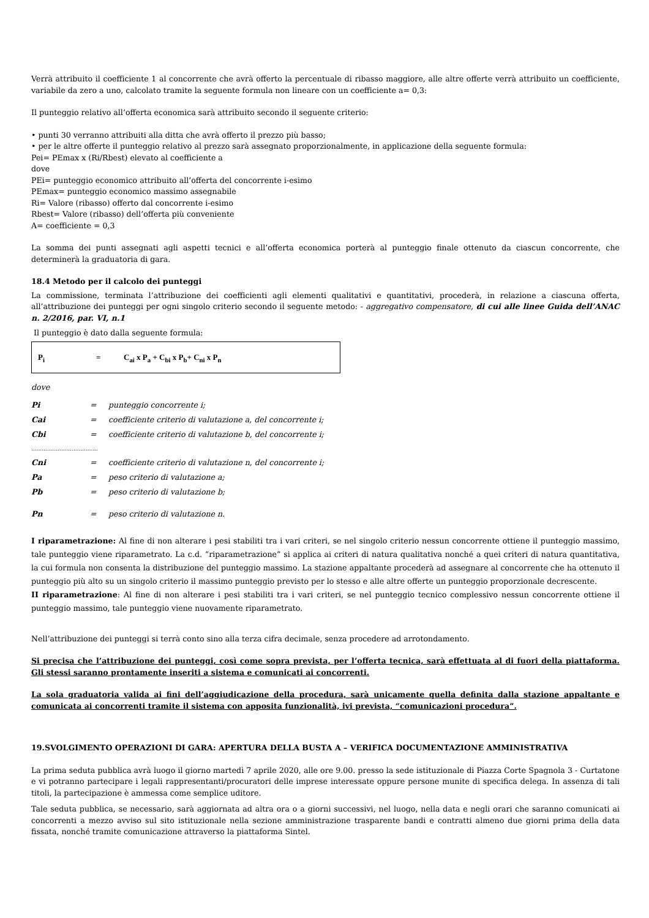Verrà attribuito il coefficiente 1 al concorrente che avrà offerto la percentuale di ribasso maggiore, alle altre offerte verrà attribuito un coefficiente, variabile da zero a uno, calcolato tramite la seguente formula non lineare con un coefficiente a= 0,3:
Il punteggio relativo all’offerta economica sarà attribuito secondo il seguente criterio:
• punti 30 verranno attribuiti alla ditta che avrà offerto il prezzo più basso;
• per le altre offerte il punteggio relativo al prezzo sarà assegnato proporzionalmente, in applicazione della seguente formula:
Pei= PEmax x (Ri/Rbest) elevato al coefficiente a
dove
PEi= punteggio economico attribuito all’offerta del concorrente i-esimo
PEmax= punteggio economico massimo assegnabile
Ri= Valore (ribasso) offerto dal concorrente i-esimo
Rbest= Valore (ribasso) dell’offerta più conveniente
A= coefficiente = 0,3
La somma dei punti assegnati agli aspetti tecnici e all’offerta economica porterà al punteggio finale ottenuto da ciascun concorrente, che determinerà la graduatoria di gara.
18.4 Metodo per il calcolo dei punteggi
La commissione, terminata l’attribuzione dei coefficienti agli elementi qualitativi e quantitativi, procederà, in relazione a ciascuna offerta, all’attribuzione dei punteggi per ogni singolo criterio secondo il seguente metodo: - aggregativo compensatore, di cui alle linee Guida dell’ANAC n. 2/2016, par. VI, n.1
Il punteggio è dato dalla seguente formula:
P<sub>i</sub> = C<sub>ai</sub> x P<sub>a</sub> + C<sub>bi</sub> x P<sub>b</sub>+ C<sub>ni</sub> x P<sub>n</sub>
dove
| Pi | = | punteggio concorrente i; |
| Cai | = | coefficiente criterio di valutazione a, del concorrente i; |
| Cbi | = | coefficiente criterio di valutazione b, del concorrente i; |
| ...................................... | | |
| Cni | = | coefficiente criterio di valutazione n, del concorrente i; |
| Pa | = | peso criterio di valutazione a; |
| Pb | = | peso criterio di valutazione b; |
| Pn | = | peso criterio di valutazione n. |
I riparametrazione: Al fine di non alterare i pesi stabiliti tra i vari criteri, se nel singolo criterio nessun concorrente ottiene il punteggio massimo, tale punteggio viene riparametrato. La c.d. “riparametrazione” si applica ai criteri di natura qualitativa nonché a quei criteri di natura quantitativa, la cui formula non consenta la distribuzione del punteggio massimo. La stazione appaltante procederà ad assegnare al concorrente che ha ottenuto il punteggio più alto su un singolo criterio il massimo punteggio previsto per lo stesso e alle altre offerte un punteggio proporzionale decrescente.
II riparametrazione: Al fine di non alterare i pesi stabiliti tra i vari criteri, se nel punteggio tecnico complessivo nessun concorrente ottiene il punteggio massimo, tale punteggio viene nuovamente riparametrato.
Nell’attribuzione dei punteggi si terrà conto sino alla terza cifra decimale, senza procedere ad arrotondamento.
Si precisa che l’attribuzione dei punteggi, così come sopra prevista, per l’offerta tecnica, sarà effettuata al di fuori della piattaforma. Gli stessi saranno prontamente inseriti a sistema e comunicati ai concorrenti.
La sola graduatoria valida ai fini dell’aggiudicazione della procedura, sarà unicamente quella definita dalla stazione appaltante e comunicata ai concorrenti tramite il sistema con apposita funzionalità, ivi prevista, “comunicazioni procedura”.
19.SVOLGIMENTO OPERAZIONI DI GARA: APERTURA DELLA BUSTA A – VERIFICA DOCUMENTAZIONE AMMINISTRATIVA
La prima seduta pubblica avrà luogo il giorno martedì 7 aprile 2020, alle ore 9.00. presso la sede istituzionale di Piazza Corte Spagnola 3 - Curtatone e vi potranno partecipare i legali rappresentanti/procuratori delle imprese interessate oppure persone munite di specifica delega. In assenza di tali titoli, la partecipazione è ammessa come semplice uditore.
Tale seduta pubblica, se necessario, sarà aggiornata ad altra ora o a giorni successivi, nel luogo, nella data e negli orari che saranno comunicati ai concorrenti a mezzo avviso sul sito istituzionale nella sezione amministrazione trasparente bandi e contratti almeno due giorni prima della data fissata, nonché tramite comunicazione attraverso la piattaforma Sintel.